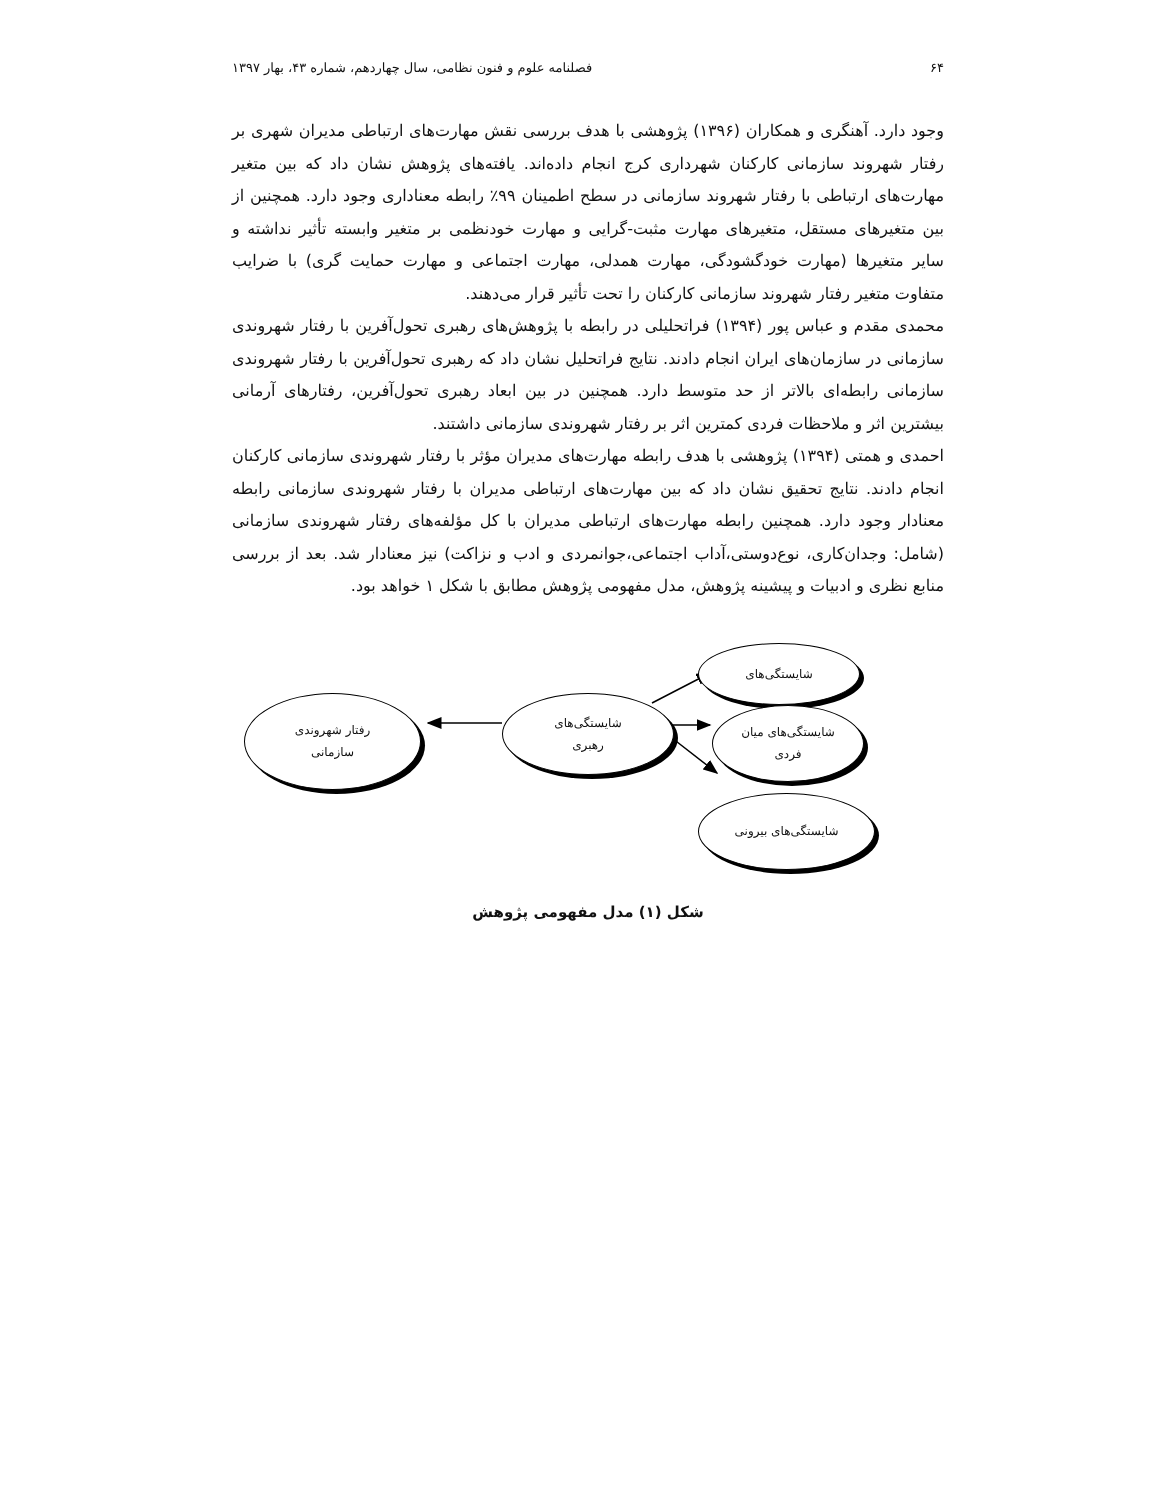۶۴ فصلنامه علوم و فنون نظامی، سال چهاردهم، شماره ۴۳، بهار ۱۳۹۷
وجود دارد. آهنگری و همکاران (۱۳۹۶) پژوهشی با هدف بررسی نقش مهارت‌های ارتباطی مدیران شهری بر رفتار شهروند سازمانی کارکنان شهرداری کرج انجام داده‌اند. یافته‌های پژوهش نشان داد که بین متغیر مهارت‌های ارتباطی با رفتار شهروند سازمانی در سطح اطمینان ۹۹٪ رابطه معناداری وجود دارد. همچنین از بین متغیرهای مستقل، متغیرهای مهارت مثبت-گرایی و مهارت خودنظمی بر متغیر وابسته تأثیر نداشته و سایر متغیرها (مهارت خودگشودگی، مهارت همدلی، مهارت اجتماعی و مهارت حمایت گری) با ضرایب متفاوت متغیر رفتار شهروند سازمانی کارکنان را تحت تأثیر قرار می‌دهند.
محمدی مقدم و عباس پور (۱۳۹۴) فراتحلیلی در رابطه با پژوهش‌های رهبری تحول‌آفرین با رفتار شهروندی سازمانی در سازمان‌های ایران انجام دادند. نتایج فراتحلیل نشان داد که رهبری تحول‌آفرین با رفتار شهروندی سازمانی رابطه‌ای بالاتر از حد متوسط دارد. همچنین در بین ابعاد رهبری تحول‌آفرین، رفتارهای آرمانی بیشترین اثر و ملاحظات فردی کمترین اثر بر رفتار شهروندی سازمانی داشتند.
احمدی و همتی (۱۳۹۴) پژوهشی با هدف رابطه مهارت‌های مدیران مؤثر با رفتار شهروندی سازمانی کارکنان انجام دادند. نتایج تحقیق نشان داد که بین مهارت‌های ارتباطی مدیران با رفتار شهروندی سازمانی رابطه معنادار وجود دارد. همچنین رابطه مهارت‌های ارتباطی مدیران با کل مؤلفه‌های رفتار شهروندی سازمانی (شامل: وجدان‌کاری، نوع‌دوستی،آداب اجتماعی،جوانمردی و ادب و نزاکت) نیز معنادار شد. بعد از بررسی منابع نظری و ادبیات و پیشینه پژوهش، مدل مفهومی پژوهش مطابق با شکل ۱ خواهد بود.
شایستگی‌های
شایستگی‌های میان
فردی
شایستگی‌های
رهبری
رفتار شهروندی
سازمانی
شایستگی‌های بیرونی
شکل (۱) مدل مفهومی پژوهش